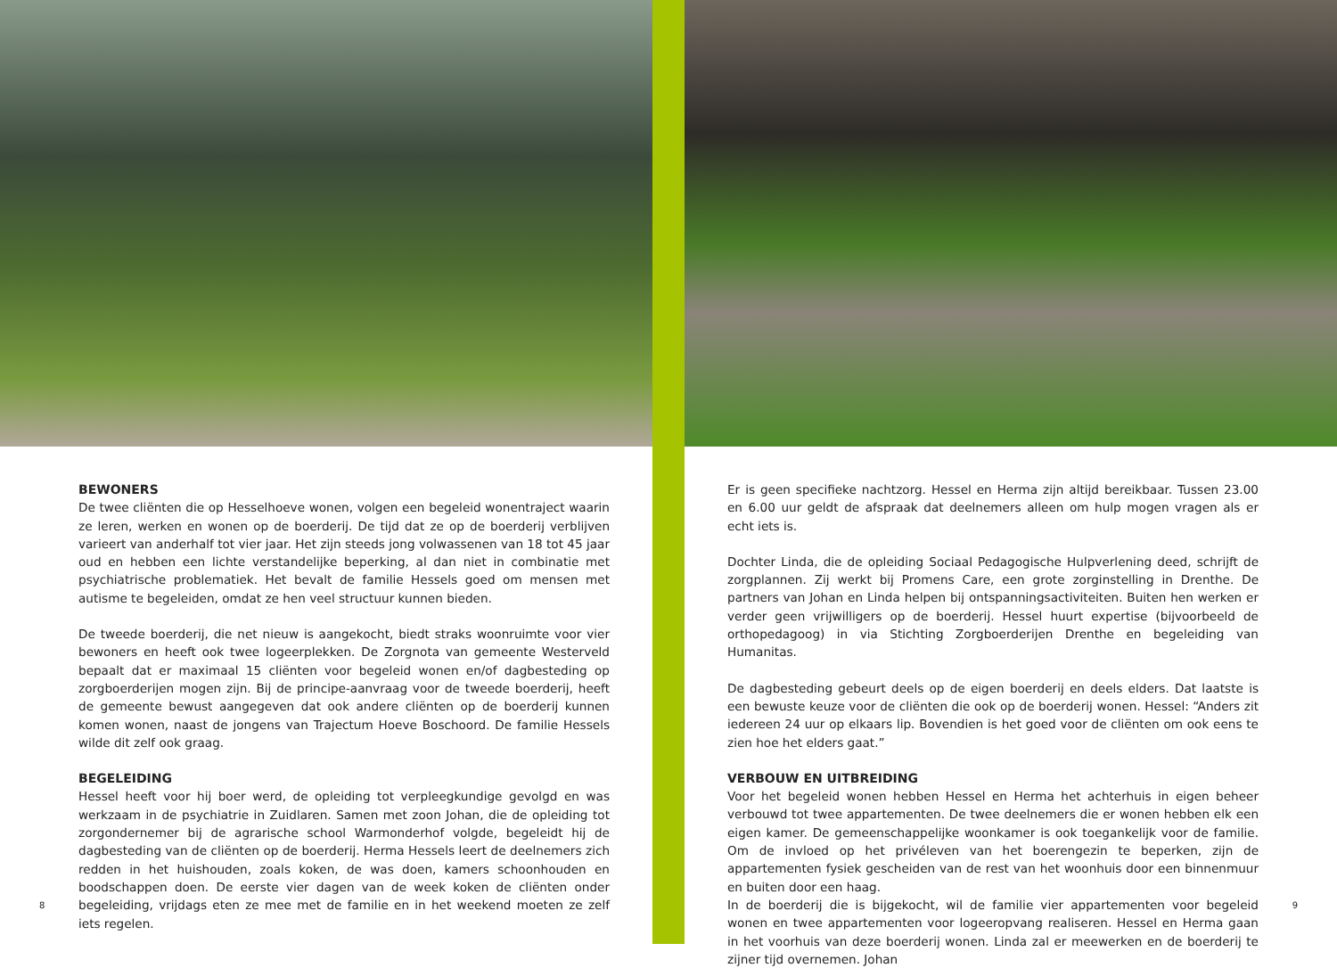BEWONERS
De twee cliënten die op Hesselhoeve wonen, volgen een begeleid wonentraject waarin ze leren, werken en wonen op de boerderij. De tijd dat ze op de boerderij verblijven varieert van anderhalf tot vier jaar. Het zijn steeds jong volwassenen van 18 tot 45 jaar oud en hebben een lichte verstandelijke beperking, al dan niet in combinatie met psychiatrische problematiek. Het bevalt de familie Hessels goed om mensen met autisme te begeleiden, omdat ze hen veel structuur kunnen bieden.
De tweede boerderij, die net nieuw is aangekocht, biedt straks woonruimte voor vier bewoners en heeft ook twee logeerplekken. De Zorgnota van gemeente Westerveld bepaalt dat er maximaal 15 cliënten voor begeleid wonen en/of dagbesteding op zorgboerderijen mogen zijn. Bij de principe-aanvraag voor de tweede boerderij, heeft de gemeente bewust aangegeven dat ook andere cliënten op de boerderij kunnen komen wonen, naast de jongens van Trajectum Hoeve Boschoord. De familie Hessels wilde dit zelf ook graag.
BEGELEIDING
Hessel heeft voor hij boer werd, de opleiding tot verpleegkundige gevolgd en was werkzaam in de psychiatrie in Zuidlaren. Samen met zoon Johan, die de opleiding tot zorgondernemer bij de agrarische school Warmonderhof volgde, begeleidt hij de dagbesteding van de cliënten op de boerderij. Herma Hessels leert de deelnemers zich redden in het huishouden, zoals koken, de was doen, kamers schoonhouden en boodschappen doen. De eerste vier dagen van de week koken de cliënten onder begeleiding, vrijdags eten ze mee met de familie en in het weekend moeten ze zelf iets regelen.
8
Er is geen specifieke nachtzorg. Hessel en Herma zijn altijd bereikbaar. Tussen 23.00 en 6.00 uur geldt de afspraak dat deelnemers alleen om hulp mogen vragen als er echt iets is.
Dochter Linda, die de opleiding Sociaal Pedagogische Hulpverlening deed, schrijft de zorgplannen. Zij werkt bij Promens Care, een grote zorginstelling in Drenthe. De partners van Johan en Linda helpen bij ontspanningsactiviteiten. Buiten hen werken er verder geen vrijwilligers op de boerderij. Hessel huurt expertise (bijvoorbeeld de orthopedagoog) in via Stichting Zorgboerderijen Drenthe en begeleiding van Humanitas.
De dagbesteding gebeurt deels op de eigen boerderij en deels elders. Dat laatste is een bewuste keuze voor de cliënten die ook op de boerderij wonen. Hessel: “Anders zit iedereen 24 uur op elkaars lip. Bovendien is het goed voor de cliënten om ook eens te zien hoe het elders gaat.”
VERBOUW EN UITBREIDING
Voor het begeleid wonen hebben Hessel en Herma het achterhuis in eigen beheer verbouwd tot twee appartementen. De twee deelnemers die er wonen hebben elk een eigen kamer. De gemeenschappelijke woonkamer is ook toegankelijk voor de familie. Om de invloed op het privéleven van het boerengezin te beperken, zijn de appartementen fysiek gescheiden van de rest van het woonhuis door een binnenmuur en buiten door een haag.
In de boerderij die is bijgekocht, wil de familie vier appartementen voor begeleid wonen en twee appartementen voor logeeropvang realiseren. Hessel en Herma gaan in het voorhuis van deze boerderij wonen. Linda zal er meewerken en de boerderij te zijner tijd overnemen. Johan
9